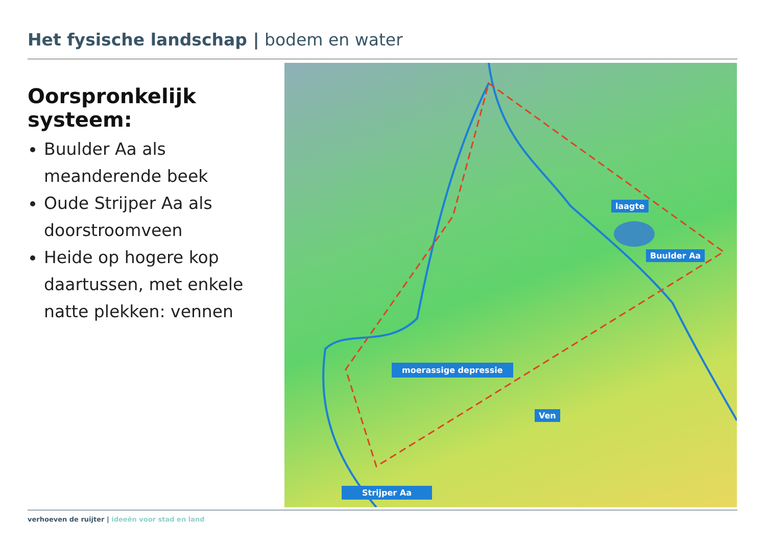Het fysische landschap | bodem en water
Oorspronkelijk systeem:
Buulder Aa als meanderende beek
Oude Strijper Aa als doorstroomveen
Heide op hogere kop daartussen, met enkele natte plekken: vennen
laagte
Buulder Aa
moerassige depressie
Ven
Strijper Aa
verhoeven de ruijter | ideeën voor stad en land